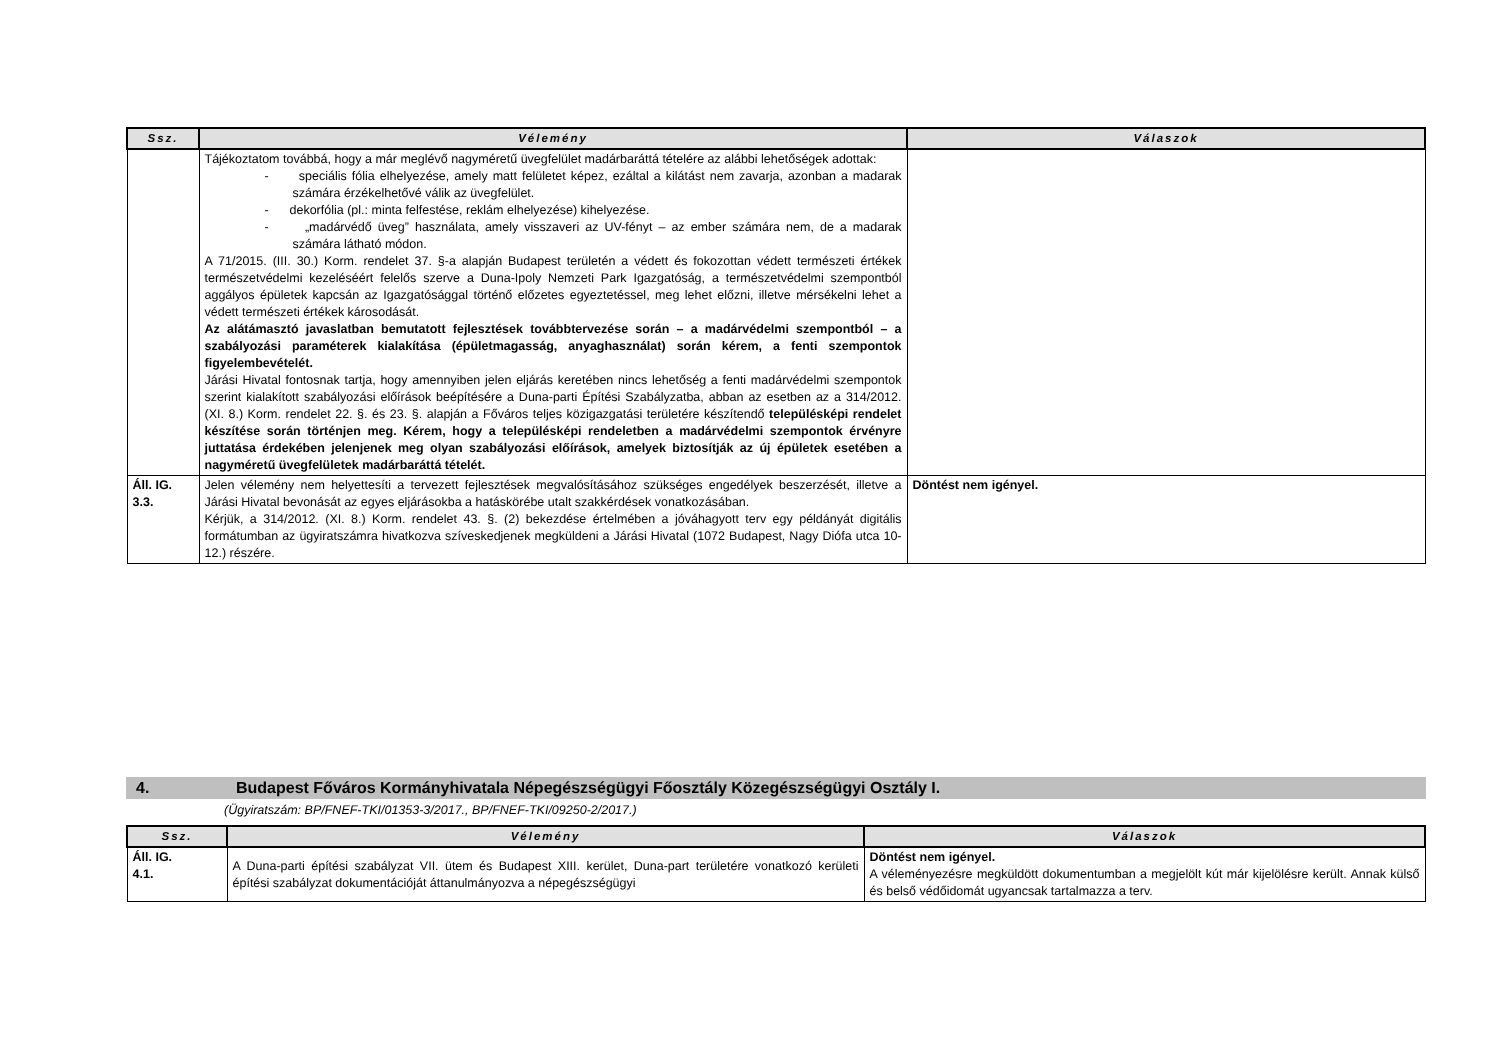| Ssz. | Vélemény | Válaszok |
| --- | --- | --- |
| | Tájékoztatom továbbá, hogy a már meglévő nagyméretű üvegfelület madárbaráttá tételére az alábbi lehetőségek adottak: - speciális fólia elhelyezése, amely matt felületet képez, ezáltal a kilátást nem zavarja, azonban a madarak számára érzékelhetővé válik az üvegfelület. - dekorfólia (pl.: minta felfestése, reklám elhelyezése) kihelyezése. - „madárvédő üveg” használata, amely visszaveri az UV-fényt – az ember számára nem, de a madarak számára látható módon. A 71/2015. (III. 30.) Korm. rendelet 37. §-a alapján Budapest területén a védett és fokozottan védett természeti értékek természetvédelmi kezeléséért felelős szerve a Duna-Ipoly Nemzeti Park Igazgatóság, a természetvédelmi szempontból aggályos épületek kapcsán az Igazgatósággal történő előzetes egyeztetéssel, meg lehet előzni, illetve mérsékelni lehet a védett természeti értékek károsodását. Az alátámasztó javaslatban bemutatott fejlesztések továbbtervezése során – a madárvédelmi szempontból – a szabályozási paraméterek kialakítása (épületmagasság, anyaghasználat) során kérem, a fenti szempontok figyelembevételét. Járási Hivatal fontosnak tartja, hogy amennyiben jelen eljárás keretében nincs lehetőség a fenti madárvédelmi szempontok szerint kialakított szabályozási előírások beépítésére a Duna-parti Építési Szabályzatba, abban az esetben az a 314/2012. (XI. 8.) Korm. rendelet 22. §. és 23. §. alapján a Főváros teljes közigazgatási területére készítendő településképi rendelet készítése során történjen meg. Kérem, hogy a településképi rendeletben a madárvédelmi szempontok érvényre juttatása érdekében jelenjenek meg olyan szabályozási előírások, amelyek biztosítják az új épületek esetében a nagyméretű üvegfelületek madárbaráttá tételét. | |
| Áll. IG. 3.3. | Jelen vélemény nem helyettesíti a tervezett fejlesztések megvalósításához szükséges engedélyek beszerzését, illetve a Járási Hivatal bevonását az egyes eljárásokba a hatáskörébe utalt szakkérdések vonatkozásában. Kérjük, a 314/2012. (XI. 8.) Korm. rendelet 43. §. (2) bekezdése értelmében a jóváhagyott terv egy példányát digitális formátumban az ügyiratszámra hivatkozva szíveskedjenek megküldeni a Járási Hivatal (1072 Budapest, Nagy Diófa utca 10-12.) részére. | Döntést nem igényel. |
4. Budapest Főváros Kormányhivatala Népegészségügyi Főosztály Közegészségügyi Osztály I.
(Ügyiratszám: BP/FNEF-TKI/01353-3/2017., BP/FNEF-TKI/09250-2/2017.)
| Ssz. | Vélemény | Válaszok |
| --- | --- | --- |
| Áll. IG. 4.1. | A Duna-parti építési szabályzat VII. ütem és Budapest XIII. kerület, Duna-part területére vonatkozó kerületi építési szabályzat dokumentációját áttanulmányozva a népegészségügyi | Döntést nem igényel. A véleményezésre megküldött dokumentumban a megjelölt kút már kijelölésre került. Annak külső és belső védőidomát ugyancsak tartalmazza a terv. |